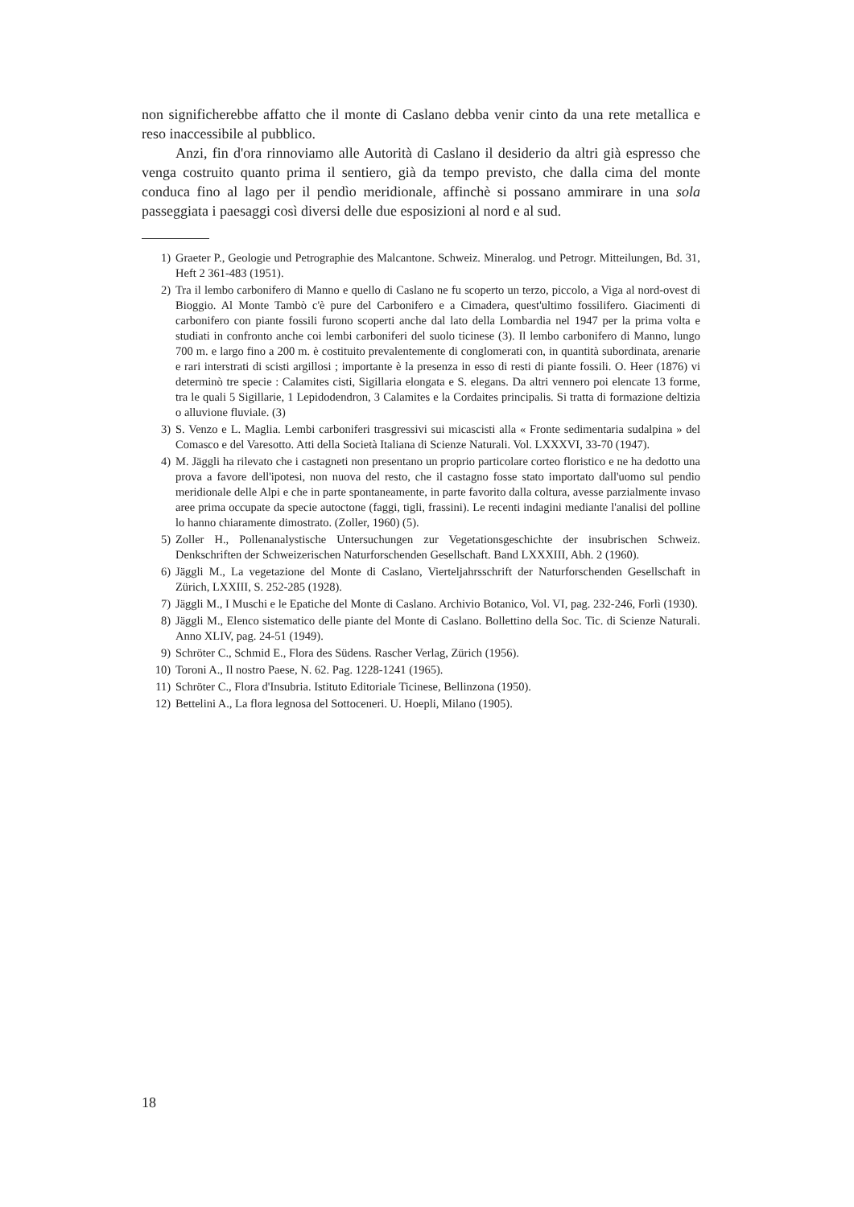non significherebbe affatto che il monte di Caslano debba venir cinto da una rete metallica e reso inaccessibile al pubblico.
Anzi, fin d'ora rinnoviamo alle Autorità di Caslano il desiderio da altri già espresso che venga costruito quanto prima il sentiero, già da tempo previsto, che dalla cima del monte conduca fino al lago per il pendìo meridionale, affinchè si possano ammirare in una sola passeggiata i paesaggi così diversi delle due esposizioni al nord e al sud.
1) Graeter P., Geologie und Petrographie des Malcantone. Schweiz. Mineralog. und Petrogr. Mitteilungen, Bd. 31, Heft 2 361-483 (1951).
2) Tra il lembo carbonifero di Manno e quello di Caslano ne fu scoperto un terzo, piccolo, a Viga al nord-ovest di Bioggio. Al Monte Tambò c'è pure del Carbonifero e a Cimadera, quest'ultimo fossilifero. Giacimenti di carbonifero con piante fossili furono scoperti anche dal lato della Lombardia nel 1947 per la prima volta e studiati in confronto anche coi lembi carboniferi del suolo ticinese (3). Il lembo carbonifero di Manno, lungo 700 m. e largo fino a 200 m. è costituito prevalentemente di conglomerati con, in quantità subordinata, arenarie e rari interstrati di scisti argillosi ; importante è la presenza in esso di resti di piante fossili. O. Heer (1876) vi determinò tre specie : Calamites cisti, Sigillaria elongata e S. elegans. Da altri vennero poi elencate 13 forme, tra le quali 5 Sigillarie, 1 Lepidodendron, 3 Calamites e la Cordaites principalis. Si tratta di formazione deltizia o alluvione fluviale. (3)
3) S. Venzo e L. Maglia. Lembi carboniferi trasgressivi sui micascisti alla « Fronte sedimentaria sudalpina » del Comasco e del Varesotto. Atti della Società Italiana di Scienze Naturali. Vol. LXXXVI, 33-70 (1947).
4) M. Jäggli ha rilevato che i castagneti non presentano un proprio particolare corteo floristico e ne ha dedotto una prova a favore dell'ipotesi, non nuova del resto, che il castagno fosse stato importato dall'uomo sul pendio meridionale delle Alpi e che in parte spontaneamente, in parte favorito dalla coltura, avesse parzialmente invaso aree prima occupate da specie autoctone (faggi, tigli, frassini). Le recenti indagini mediante l'analisi del polline lo hanno chiaramente dimostrato. (Zoller, 1960) (5).
5) Zoller H., Pollenanalystische Untersuchungen zur Vegetationsgeschichte der insubrischen Schweiz. Denkschriften der Schweizerischen Naturforschenden Gesellschaft. Band LXXXIII, Abh. 2 (1960).
6) Jäggli M., La vegetazione del Monte di Caslano, Vierteljahrsschrift der Naturforschenden Gesellschaft in Zürich, LXXIII, S. 252-285 (1928).
7) Jäggli M., I Muschi e le Epatiche del Monte di Caslano. Archivio Botanico, Vol. VI, pag. 232-246, Forlì (1930).
8) Jäggli M., Elenco sistematico delle piante del Monte di Caslano. Bollettino della Soc. Tic. di Scienze Naturali. Anno XLIV, pag. 24-51 (1949).
9) Schröter C., Schmid E., Flora des Südens. Rascher Verlag, Zürich (1956).
10) Toroni A., Il nostro Paese, N. 62. Pag. 1228-1241 (1965).
11) Schröter C., Flora d'Insubria. Istituto Editoriale Ticinese, Bellinzona (1950).
12) Bettelini A., La flora legnosa del Sottoceneri. U. Hoepli, Milano (1905).
18